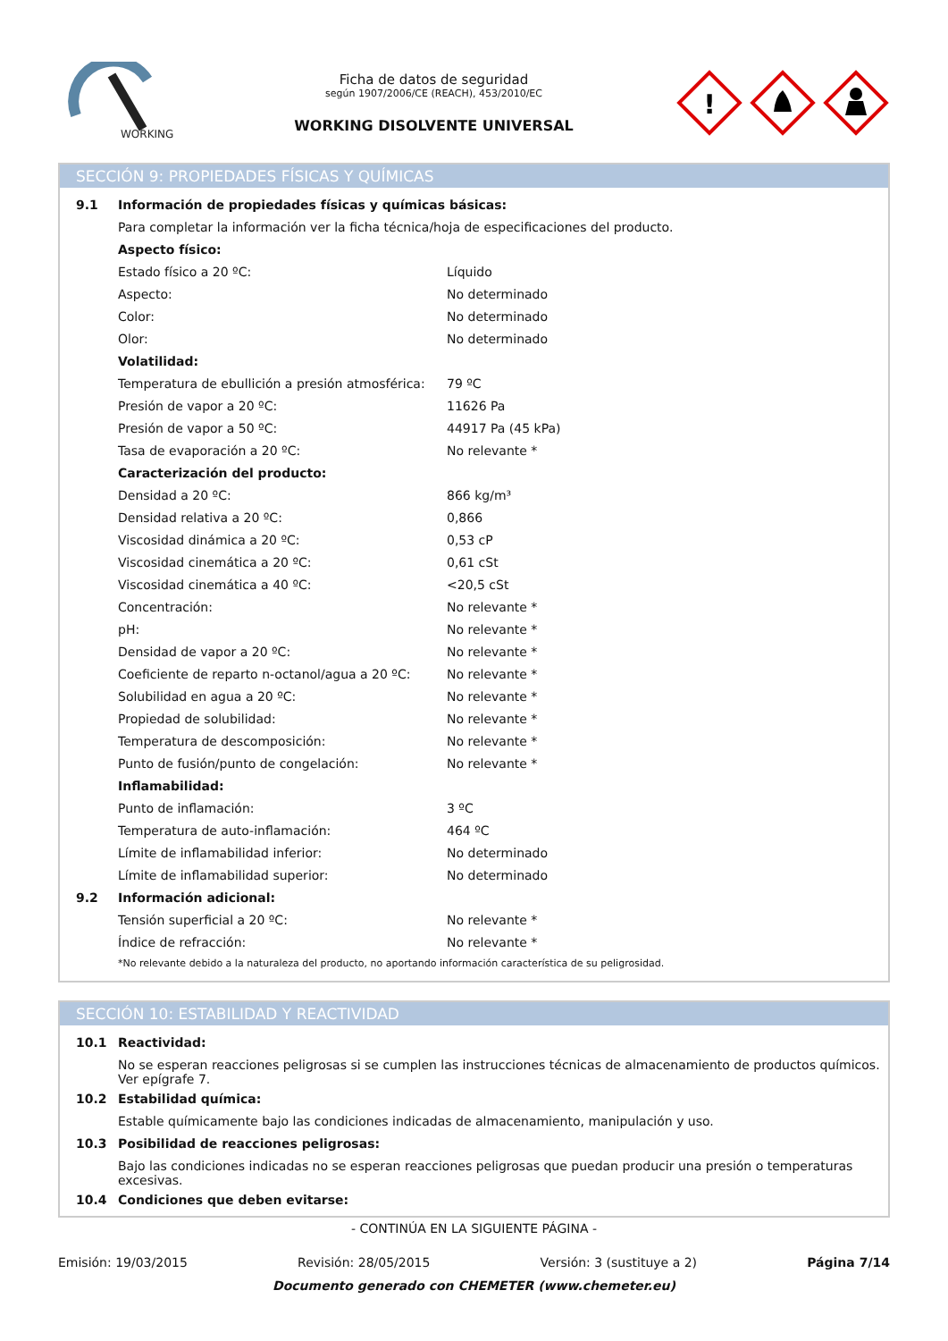WORKING
Ficha de datos de seguridad
según 1907/2006/CE (REACH), 453/2010/EC
WORKING DISOLVENTE UNIVERSAL
!
SECCIÓN 9: PROPIEDADES FÍSICAS Y QUÍMICAS
| 9.1 | Información de propiedades físicas y químicas básicas: | |
| | Para completar la información ver la ficha técnica/hoja de especificaciones del producto. | |
| | Aspecto físico: | |
| | Estado físico a 20 ºC: | Líquido |
| | Aspecto: | No determinado |
| | Color: | No determinado |
| | Olor: | No determinado |
| | Volatilidad: | |
| | Temperatura de ebullición a presión atmosférica: | 79 ºC |
| | Presión de vapor a 20 ºC: | 11626 Pa |
| | Presión de vapor a 50 ºC: | 44917 Pa (45 kPa) |
| | Tasa de evaporación a 20 ºC: | No relevante * |
| | Caracterización del producto: | |
| | Densidad a 20 ºC: | 866 kg/m³ |
| | Densidad relativa a 20 ºC: | 0,866 |
| | Viscosidad dinámica a 20 ºC: | 0,53 cP |
| | Viscosidad cinemática a 20 ºC: | 0,61 cSt |
| | Viscosidad cinemática a 40 ºC: | <20,5 cSt |
| | Concentración: | No relevante * |
| | pH: | No relevante * |
| | Densidad de vapor a 20 ºC: | No relevante * |
| | Coeficiente de reparto n-octanol/agua a 20 ºC: | No relevante * |
| | Solubilidad en agua a 20 ºC: | No relevante * |
| | Propiedad de solubilidad: | No relevante * |
| | Temperatura de descomposición: | No relevante * |
| | Punto de fusión/punto de congelación: | No relevante * |
| | Inflamabilidad: | |
| | Punto de inflamación: | 3 ºC |
| | Temperatura de auto-inflamación: | 464 ºC |
| | Límite de inflamabilidad inferior: | No determinado |
| | Límite de inflamabilidad superior: | No determinado |
| 9.2 | Información adicional: | |
| | Tensión superficial a 20 ºC: | No relevante * |
| | Índice de refracción: | No relevante * |
| | *No relevante debido a la naturaleza del producto, no aportando información característica de su peligrosidad. | |
SECCIÓN 10: ESTABILIDAD Y REACTIVIDAD
| 10.1 | Reactividad: |
| | No se esperan reacciones peligrosas si se cumplen las instrucciones técnicas de almacenamiento de productos químicos. Ver epígrafe 7. |
| 10.2 | Estabilidad química: |
| | Estable químicamente bajo las condiciones indicadas de almacenamiento, manipulación y uso. |
| 10.3 | Posibilidad de reacciones peligrosas: |
| | Bajo las condiciones indicadas no se esperan reacciones peligrosas que puedan producir una presión o temperaturas excesivas. |
| 10.4 | Condiciones que deben evitarse: |
- CONTINÚA EN LA SIGUIENTE PÁGINA -
Emisión: 19/03/2015 Revisión: 28/05/2015 Versión: 3 (sustituye a 2) Página 7/14
Documento generado con CHEMETER (www.chemeter.eu)